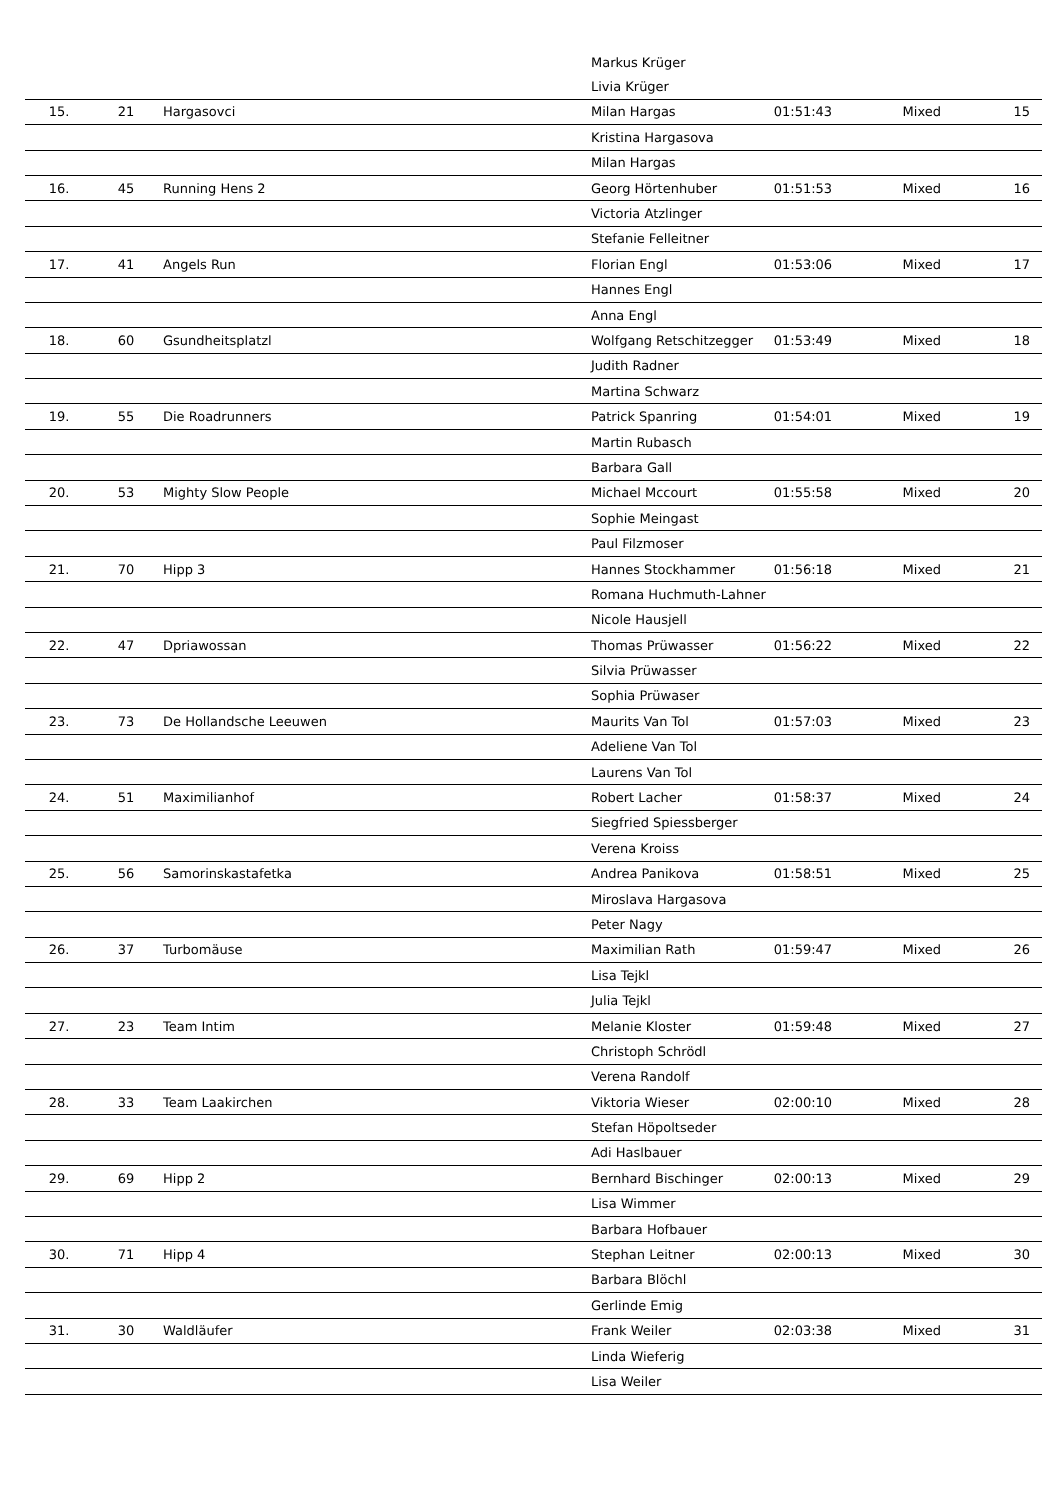| | | | Markus Krüger | | | |
| | | | Livia Krüger | | | |
| 15. | 21 | Hargasovci | Milan Hargas | 01:51:43 | Mixed | 15 |
| | | | Kristina Hargasova | | | |
| | | | Milan Hargas | | | |
| 16. | 45 | Running Hens 2 | Georg Hörtenhuber | 01:51:53 | Mixed | 16 |
| | | | Victoria Atzlinger | | | |
| | | | Stefanie Felleitner | | | |
| 17. | 41 | Angels Run | Florian Engl | 01:53:06 | Mixed | 17 |
| | | | Hannes Engl | | | |
| | | | Anna Engl | | | |
| 18. | 60 | Gsundheitsplatzl | Wolfgang Retschitzegger | 01:53:49 | Mixed | 18 |
| | | | Judith Radner | | | |
| | | | Martina Schwarz | | | |
| 19. | 55 | Die Roadrunners | Patrick Spanring | 01:54:01 | Mixed | 19 |
| | | | Martin Rubasch | | | |
| | | | Barbara Gall | | | |
| 20. | 53 | Mighty Slow People | Michael Mccourt | 01:55:58 | Mixed | 20 |
| | | | Sophie Meingast | | | |
| | | | Paul Filzmoser | | | |
| 21. | 70 | Hipp 3 | Hannes Stockhammer | 01:56:18 | Mixed | 21 |
| | | | Romana Huchmuth-Lahner | | | |
| | | | Nicole Hausjell | | | |
| 22. | 47 | Dpriawossan | Thomas Prüwasser | 01:56:22 | Mixed | 22 |
| | | | Silvia Prüwasser | | | |
| | | | Sophia Prüwaser | | | |
| 23. | 73 | De Hollandsche Leeuwen | Maurits Van Tol | 01:57:03 | Mixed | 23 |
| | | | Adeliene Van Tol | | | |
| | | | Laurens Van Tol | | | |
| 24. | 51 | Maximilianhof | Robert Lacher | 01:58:37 | Mixed | 24 |
| | | | Siegfried Spiessberger | | | |
| | | | Verena Kroiss | | | |
| 25. | 56 | Samorinskastafetka | Andrea Panikova | 01:58:51 | Mixed | 25 |
| | | | Miroslava Hargasova | | | |
| | | | Peter Nagy | | | |
| 26. | 37 | Turbomäuse | Maximilian Rath | 01:59:47 | Mixed | 26 |
| | | | Lisa Tejkl | | | |
| | | | Julia Tejkl | | | |
| 27. | 23 | Team Intim | Melanie Kloster | 01:59:48 | Mixed | 27 |
| | | | Christoph Schrödl | | | |
| | | | Verena Randolf | | | |
| 28. | 33 | Team Laakirchen | Viktoria Wieser | 02:00:10 | Mixed | 28 |
| | | | Stefan Höpoltseder | | | |
| | | | Adi Haslbauer | | | |
| 29. | 69 | Hipp 2 | Bernhard Bischinger | 02:00:13 | Mixed | 29 |
| | | | Lisa Wimmer | | | |
| | | | Barbara Hofbauer | | | |
| 30. | 71 | Hipp 4 | Stephan Leitner | 02:00:13 | Mixed | 30 |
| | | | Barbara Blöchl | | | |
| | | | Gerlinde Emig | | | |
| 31. | 30 | Waldläufer | Frank Weiler | 02:03:38 | Mixed | 31 |
| | | | Linda Wieferig | | | |
| | | | Lisa Weiler | | | |